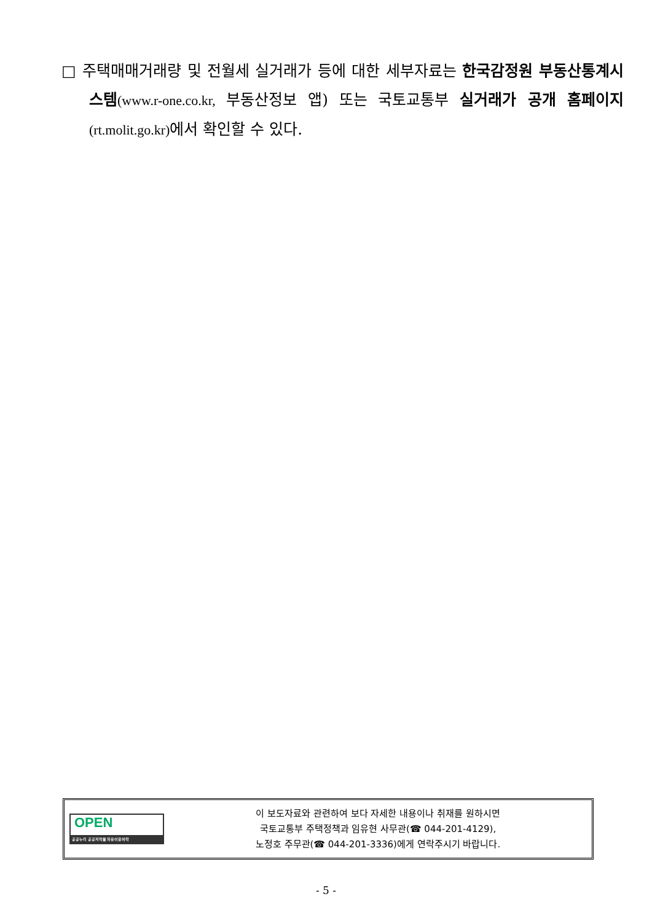□ 주택매매거래량 및 전월세 실거래가 등에 대한 세부자료는 한국감정원 부동산통계시스템(www.r-one.co.kr, 부동산정보 앱) 또는 국토교통부 실거래가 공개 홈페이지(rt.molit.go.kr) 에서 확인할 수 있다.
OPEN
공공누리 공공저작물 자유이용허락
이 보도자료와 관련하여 보다 자세한 내용이나 취재를 원하시면
국토교통부 주택정책과 임유현 사무관(☎ 044-201-4129),
노정호 주무관(☎ 044-201-3336)에게 연락주시기 바랍니다.
- 5 -